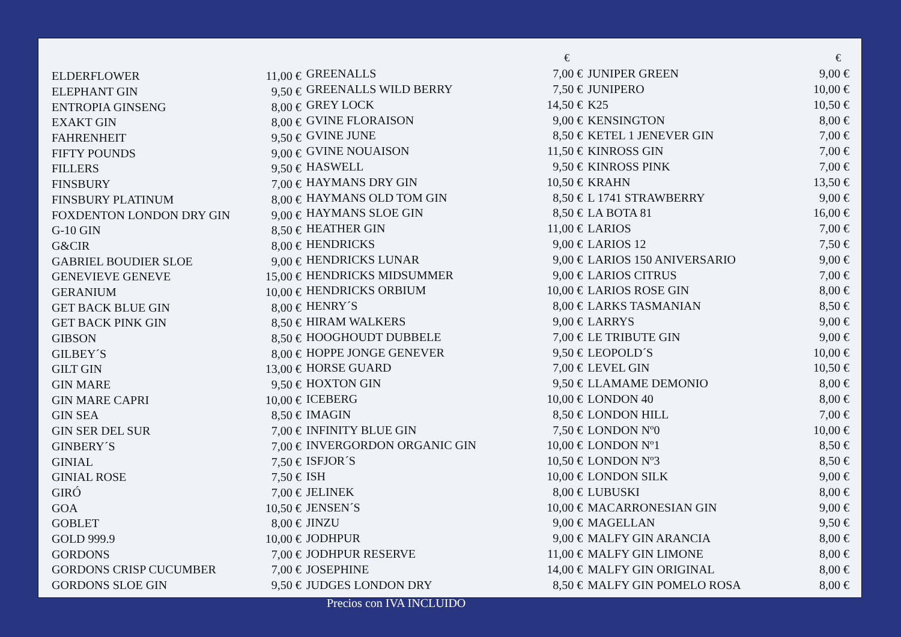| ELDERFLOWER | 11,00 € |
| ELEPHANT GIN | 9,50 € |
| ENTROPIA GINSENG | 8,00 € |
| EXAKT GIN | 8,00 € |
| FAHRENHEIT | 9,50 € |
| FIFTY POUNDS | 9,00 € |
| FILLERS | 9,50 € |
| FINSBURY | 7,00 € |
| FINSBURY PLATINUM | 8,00 € |
| FOXDENTON LONDON DRY GIN | 9,00 € |
| G-10 GIN | 8,50 € |
| G&CIR | 8,00 € |
| GABRIEL BOUDIER SLOE | 9,00 € |
| GENEVIEVE GENEVE | 15,00 € |
| GERANIUM | 10,00 € |
| GET BACK BLUE GIN | 8,00 € |
| GET BACK PINK GIN | 8,50 € |
| GIBSON | 8,50 € |
| GILBEY´S | 8,00 € |
| GILT GIN | 13,00 € |
| GIN MARE | 9,50 € |
| GIN MARE CAPRI | 10,00 € |
| GIN SEA | 8,50 € |
| GIN SER DEL SUR | 7,00 € |
| GINBERY´S | 7,00 € |
| GINIAL | 7,50 € |
| GINIAL ROSE | 7,50 € |
| GIRÓ | 7,00 € |
| GOA | 10,50 € |
| GOBLET | 8,00 € |
| GOLD 999.9 | 10,00 € |
| GORDONS | 7,00 € |
| GORDONS CRISP CUCUMBER | 7,00 € |
| GORDONS SLOE GIN | 9,50 € |
| | € |
| GREENALLS | 7,00 € |
| GREENALLS WILD BERRY | 7,50 € |
| GREY LOCK | 14,50 € |
| GVINE FLORAISON | 9,00 € |
| GVINE JUNE | 8,50 € |
| GVINE NOUAISON | 11,50 € |
| HASWELL | 9,50 € |
| HAYMANS DRY GIN | 10,50 € |
| HAYMANS OLD TOM GIN | 8,50 € |
| HAYMANS SLOE GIN | 8,50 € |
| HEATHER GIN | 11,00 € |
| HENDRICKS | 9,00 € |
| HENDRICKS LUNAR | 9,00 € |
| HENDRICKS MIDSUMMER | 9,00 € |
| HENDRICKS ORBIUM | 10,00 € |
| HENRY´S | 8,00 € |
| HIRAM WALKERS | 9,00 € |
| HOOGHOUDT DUBBELE | 7,00 € |
| HOPPE JONGE GENEVER | 9,50 € |
| HORSE GUARD | 7,00 € |
| HOXTON GIN | 9,50 € |
| ICEBERG | 10,00 € |
| IMAGIN | 8,50 € |
| INFINITY BLUE GIN | 7,50 € |
| INVERGORDON ORGANIC GIN | 10,00 € |
| ISFJOR´S | 10,50 € |
| ISH | 10,00 € |
| JELINEK | 8,00 € |
| JENSEN´S | 10,00 € |
| JINZU | 9,00 € |
| JODHPUR | 9,00 € |
| JODHPUR RESERVE | 11,00 € |
| JOSEPHINE | 14,00 € |
| JUDGES LONDON DRY | 8,50 € |
| | € |
| JUNIPER GREEN | 9,00 € |
| JUNIPERO | 10,00 € |
| K25 | 10,50 € |
| KENSINGTON | 8,00 € |
| KETEL 1 JENEVER GIN | 7,00 € |
| KINROSS GIN | 7,00 € |
| KINROSS PINK | 7,00 € |
| KRAHN | 13,50 € |
| L 1741 STRAWBERRY | 9,00 € |
| LA BOTA 81 | 16,00 € |
| LARIOS | 7,00 € |
| LARIOS 12 | 7,50 € |
| LARIOS 150 ANIVERSARIO | 9,00 € |
| LARIOS CITRUS | 7,00 € |
| LARIOS ROSE GIN | 8,00 € |
| LARKS TASMANIAN | 8,50 € |
| LARRYS | 9,00 € |
| LE TRIBUTE GIN | 9,00 € |
| LEOPOLD´S | 10,00 € |
| LEVEL GIN | 10,50 € |
| LLAMAME DEMONIO | 8,00 € |
| LONDON 40 | 8,00 € |
| LONDON HILL | 7,00 € |
| LONDON Nº0 | 10,00 € |
| LONDON Nº1 | 8,50 € |
| LONDON Nº3 | 8,50 € |
| LONDON SILK | 9,00 € |
| LUBUSKI | 8,00 € |
| MACARRONESIAN GIN | 9,00 € |
| MAGELLAN | 9,50 € |
| MALFY GIN ARANCIA | 8,00 € |
| MALFY GIN LIMONE | 8,00 € |
| MALFY GIN ORIGINAL | 8,00 € |
| MALFY GIN POMELO ROSA | 8,00 € |
Precios con IVA INCLUIDO